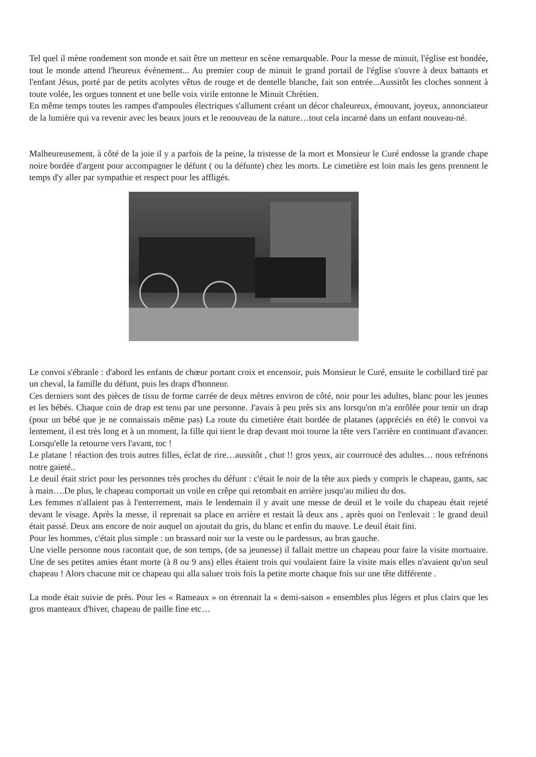Tel quel il mène rondement son monde et sait être un metteur en scène remarquable. Pour la messe de minuit, l'église est bondée, tout le monde attend l'heureux évènement... Au premier coup de minuit le grand portail de l'église s'ouvre à deux battants et l'enfant Jésus, porté par de petits acolytes vêtus de rouge et de dentelle blanche, fait son entrée...Aussitôt les cloches sonnent à toute volée, les orgues tonnent et une belle voix virile entonne le Minuit Chrétien.
En même temps toutes les rampes d'ampoules électriques s'allument créant un décor chaleureux, émouvant, joyeux, annonciateur de la lumière qui va revenir avec les beaux jours et le renouveau de la nature…tout cela incarné dans un enfant nouveau-né.
Malheureusement, à côté de la joie il y a parfois de la peine, la tristesse de la mort et Monsieur le Curé endosse la grande chape noire bordée d'argent pour accompagner le défunt ( ou la défunte) chez les morts. Le cimetière est loin mais les gens prennent le temps d'y aller par sympathie et respect pour les affligés.
Le convoi s'ébranle : d'abord les enfants de chœur portant croix et encensoir, puis Monsieur le Curé, ensuite le corbillard tiré par un cheval, la famille du défunt, puis les draps d'honneur.
Ces derniers sont des pièces de tissu de forme carrée de deux mètres environ de côté, noir pour les adultes, blanc pour les jeunes et les bébés. Chaque coin de drap est tenu par une personne. J'avais à peu près six ans lorsqu'on m'a enrôlée pour tenir un drap (pour un bébé que je ne connaissais même pas) La route du cimetière était bordée de platanes (appréciés en été) le convoi va lentement, il est très long et à un moment, la fille qui tient le drap devant moi tourne la tête vers l'arrière en continuant d'avancer. Lorsqu'elle la retourne vers l'avant, toc !
Le platane ! réaction des trois autres filles, éclat de rire…aussitôt , chut !! gros yeux, air courroucé des adultes… nous refrénons notre gaieté..
Le deuil était strict pour les personnes très proches du défunt : c'était le noir de la tête aux pieds y compris le chapeau, gants, sac à main….De plus, le chapeau comportait un voile en crêpe qui retombait en arrière jusqu'au milieu du dos.
Les femmes n'allaient pas à l'enterrement, mais le lendemain il y avait une messe de deuil et le voile du chapeau était rejeté devant le visage. Après la messe, il reprenait sa place en arrière et restait là deux ans , après quoi on l'enlevait : le grand deuil était passé. Deux ans encore de noir auquel on ajoutait du gris, du blanc et enfin du mauve. Le deuil était fini.
Pour les hommes, c'était plus simple : un brassard noir sur la veste ou le pardessus, au bras gauche.
Une vielle personne nous racontait que, de son temps, (de sa jeunesse) il fallait mettre un chapeau pour faire la visite mortuaire. Une de ses petites amies étant morte (à 8 ou 9 ans) elles étaient trois qui voulaient faire la visite mais elles n'avaient qu'un seul chapeau ! Alors chacune mit ce chapeau qui alla saluer trois fois la petite morte chaque fois sur une tête différente .
La mode était suivie de près. Pour les « Rameaux » on étrennait la « demi-saison » ensembles plus légers et plus clairs que les gros manteaux d'hiver, chapeau de paille fine etc…